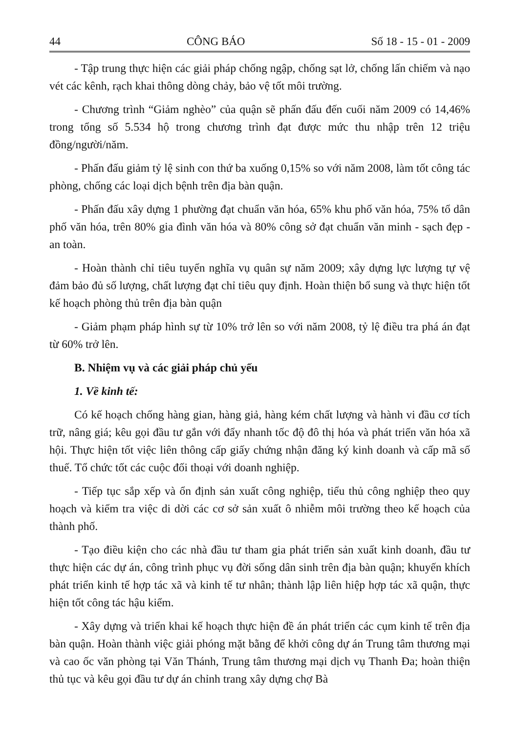44 CÔNG BÁO Số 18 - 15 - 01 - 2009
- Tập trung thực hiện các giải pháp chống ngập, chống sạt lở, chống lấn chiếm và nạo vét các kênh, rạch khai thông dòng chảy, bảo vệ tốt môi trường.
- Chương trình “Giảm nghèo” của quận sẽ phấn đấu đến cuối năm 2009 có 14,46% trong tổng số 5.534 hộ trong chương trình đạt được mức thu nhập trên 12 triệu đồng/người/năm.
- Phấn đấu giảm tỷ lệ sinh con thứ ba xuống 0,15% so với năm 2008, làm tốt công tác phòng, chống các loại dịch bệnh trên địa bàn quận.
- Phấn đấu xây dựng 1 phường đạt chuẩn văn hóa, 65% khu phố văn hóa, 75% tổ dân phố văn hóa, trên 80% gia đình văn hóa và 80% công sở đạt chuẩn văn minh - sạch đẹp - an toàn.
- Hoàn thành chỉ tiêu tuyển nghĩa vụ quân sự năm 2009; xây dựng lực lượng tự vệ đảm bảo đủ số lượng, chất lượng đạt chỉ tiêu quy định. Hoàn thiện bổ sung và thực hiện tốt kế hoạch phòng thủ trên địa bàn quận
- Giảm phạm pháp hình sự từ 10% trở lên so với năm 2008, tỷ lệ điều tra phá án đạt từ 60% trở lên.
B. Nhiệm vụ và các giải pháp chủ yếu
1. Về kinh tế:
Có kế hoạch chống hàng gian, hàng giả, hàng kém chất lượng và hành vi đầu cơ tích trữ, nâng giá; kêu gọi đầu tư gắn với đẩy nhanh tốc độ đô thị hóa và phát triển văn hóa xã hội. Thực hiện tốt việc liên thông cấp giấy chứng nhận đăng ký kinh doanh và cấp mã số thuế. Tổ chức tốt các cuộc đối thoại với doanh nghiệp.
- Tiếp tục sắp xếp và ổn định sản xuất công nghiệp, tiểu thủ công nghiệp theo quy hoạch và kiểm tra việc di dời các cơ sở sản xuất ô nhiễm môi trường theo kế hoạch của thành phố.
- Tạo điều kiện cho các nhà đầu tư tham gia phát triển sản xuất kinh doanh, đầu tư thực hiện các dự án, công trình phục vụ đời sống dân sinh trên địa bàn quận; khuyến khích phát triển kinh tế hợp tác xã và kinh tế tư nhân; thành lập liên hiệp hợp tác xã quận, thực hiện tốt công tác hậu kiểm.
- Xây dựng và triển khai kế hoạch thực hiện đề án phát triển các cụm kinh tế trên địa bàn quận. Hoàn thành việc giải phóng mặt bằng để khởi công dự án Trung tâm thương mại và cao ốc văn phòng tại Văn Thánh, Trung tâm thương mại dịch vụ Thanh Đa; hoàn thiện thủ tục và kêu gọi đầu tư dự án chỉnh trang xây dựng chợ Bà